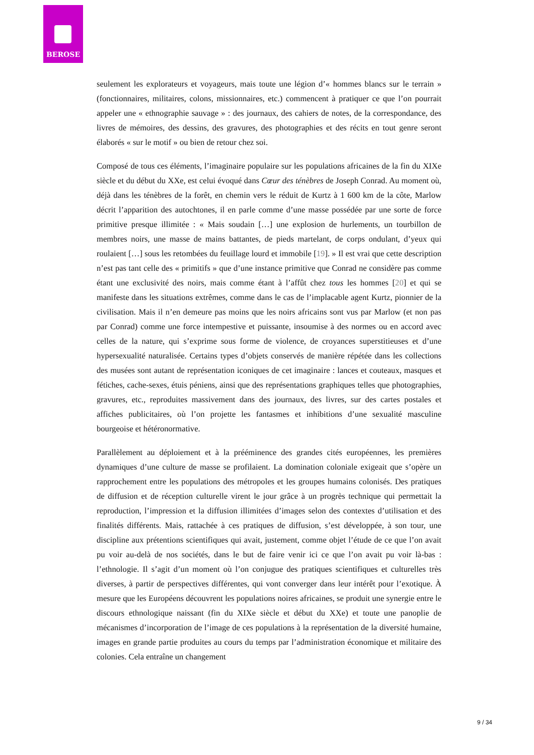BEROSE
seulement les explorateurs et voyageurs, mais toute une légion d’« hommes blancs sur le terrain » (fonctionnaires, militaires, colons, missionnaires, etc.) commencent à pratiquer ce que l’on pourrait appeler une « ethnographie sauvage » : des journaux, des cahiers de notes, de la correspondance, des livres de mémoires, des dessins, des gravures, des photographies et des récits en tout genre seront élaborés « sur le motif » ou bien de retour chez soi.
Composé de tous ces éléments, l’imaginaire populaire sur les populations africaines de la fin du XIXe siècle et du début du XXe, est celui évoqué dans Cœur des ténèbres de Joseph Conrad. Au moment où, déjà dans les ténèbres de la forêt, en chemin vers le réduit de Kurtz à 1 600 km de la côte, Marlow décrit l’apparition des autochtones, il en parle comme d’une masse possédée par une sorte de force primitive presque illimitée : « Mais soudain […] une explosion de hurlements, un tourbillon de membres noirs, une masse de mains battantes, de pieds martelant, de corps ondulant, d’yeux qui roulaient […] sous les retombées du feuillage lourd et immobile [19]. » Il est vrai que cette description n’est pas tant celle des « primitifs » que d’une instance primitive que Conrad ne considère pas comme étant une exclusivité des noirs, mais comme étant à l’affût chez tous les hommes [20] et qui se manifeste dans les situations extrêmes, comme dans le cas de l’implacable agent Kurtz, pionnier de la civilisation. Mais il n’en demeure pas moins que les noirs africains sont vus par Marlow (et non pas par Conrad) comme une force intempestive et puissante, insoumise à des normes ou en accord avec celles de la nature, qui s’exprime sous forme de violence, de croyances superstitieuses et d’une hypersexualité naturalisée. Certains types d’objets conservés de manière répétée dans les collections des musées sont autant de représentation iconiques de cet imaginaire : lances et couteaux, masques et fétiches, cache-sexes, étuis péniens, ainsi que des représentations graphiques telles que photographies, gravures, etc., reproduites massivement dans des journaux, des livres, sur des cartes postales et affiches publicitaires, où l’on projette les fantasmes et inhibitions d’une sexualité masculine bourgeoise et hétéronormative.
Parallèlement au déploiement et à la prééminence des grandes cités européennes, les premières dynamiques d’une culture de masse se profilaient. La domination coloniale exigeait que s’opère un rapprochement entre les populations des métropoles et les groupes humains colonisés. Des pratiques de diffusion et de réception culturelle virent le jour grâce à un progrès technique qui permettait la reproduction, l’impression et la diffusion illimitées d’images selon des contextes d’utilisation et des finalités différents. Mais, rattachée à ces pratiques de diffusion, s’est développée, à son tour, une discipline aux prétentions scientifiques qui avait, justement, comme objet l’étude de ce que l’on avait pu voir au-delà de nos sociétés, dans le but de faire venir ici ce que l’on avait pu voir là-bas : l’ethnologie. Il s’agit d’un moment où l’on conjugue des pratiques scientifiques et culturelles très diverses, à partir de perspectives différentes, qui vont converger dans leur intérêt pour l’exotique. À mesure que les Européens découvrent les populations noires africaines, se produit une synergie entre le discours ethnologique naissant (fin du XIXe siècle et début du XXe) et toute une panoplie de mécanismes d’incorporation de l’image de ces populations à la représentation de la diversité humaine, images en grande partie produites au cours du temps par l’administration économique et militaire des colonies. Cela entraîne un changement
9 / 34